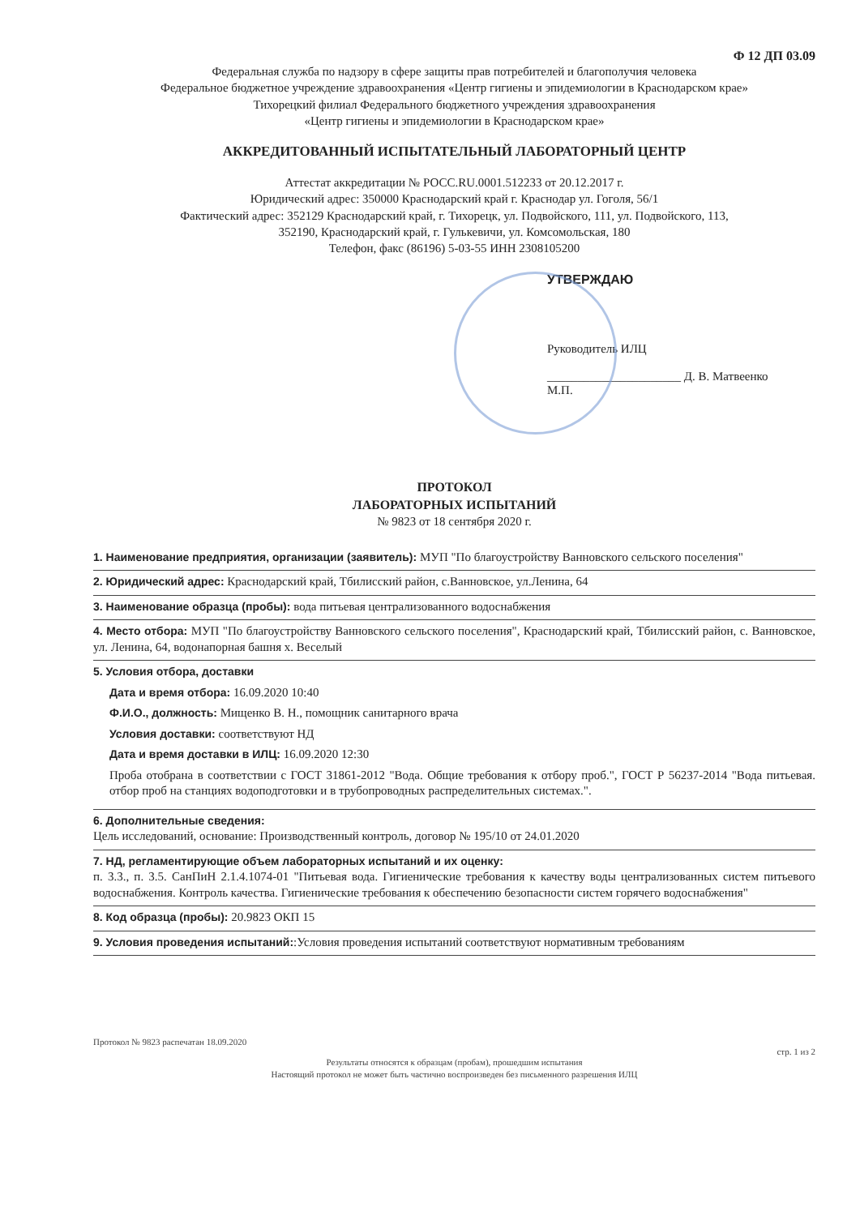Ф 12 ДП 03.09
Федеральная служба по надзору в сфере защиты прав потребителей и благополучия человека
Федеральное бюджетное учреждение здравоохранения «Центр гигиены и эпидемиологии в Краснодарском крае»
Тихорецкий филиал Федерального бюджетного учреждения здравоохранения
«Центр гигиены и эпидемиологии в Краснодарском крае»
АККРЕДИТОВАННЫЙ ИСПЫТАТЕЛЬНЫЙ ЛАБОРАТОРНЫЙ ЦЕНТР
Аттестат аккредитации № РОСС.RU.0001.512233 от 20.12.2017 г.
Юридический адрес: 350000 Краснодарский край г. Краснодар ул. Гоголя, 56/1
Фактический адрес: 352129 Краснодарский край, г. Тихорецк, ул. Подвойского, 111, ул. Подвойского, 113,
352190, Краснодарский край, г. Гулькевичи, ул. Комсомольская, 180
Телефон, факс (86196) 5-03-55 ИНН 2308105200
УТВЕРЖДАЮ
Руководитель ИЛЦ
______________________ Д. В. Матвеенко
М.П.
ПРОТОКОЛ
ЛАБОРАТОРНЫХ ИСПЫТАНИЙ
№ 9823 от 18 сентября 2020 г.
1. Наименование предприятия, организации (заявитель): МУП "По благоустройству Ванновского сельского поселения"
2. Юридический адрес: Краснодарский край, Тбилисский район, с.Ванновское, ул.Ленина, 64
3. Наименование образца (пробы): вода питьевая централизованного водоснабжения
4. Место отбора: МУП "По благоустройству Ванновского сельского поселения", Краснодарский край, Тбилисский район, с. Ванновское, ул. Ленина, 64, водонапорная башня х. Веселый
5. Условия отбора, доставки
Дата и время отбора: 16.09.2020 10:40
Ф.И.О., должность: Мищенко В. Н., помощник санитарного врача
Условия доставки: соответствуют НД
Дата и время доставки в ИЛЦ: 16.09.2020 12:30
Проба отобрана в соответствии с ГОСТ 31861-2012 "Вода. Общие требования к отбору проб.", ГОСТ Р 56237-2014 "Вода питьевая. отбор проб на станциях водоподготовки и в трубопроводных распределительных системах.".
6. Дополнительные сведения:
Цель исследований, основание: Производственный контроль, договор № 195/10 от 24.01.2020
7. НД, регламентирующие объем лабораторных испытаний и их оценку:
п. 3.3., п. 3.5. СанПиН 2.1.4.1074-01 "Питьевая вода. Гигиенические требования к качеству воды централизованных систем питьевого водоснабжения. Контроль качества. Гигиенические требования к обеспечению безопасности систем горячего водоснабжения"
8. Код образца (пробы): 20.9823 ОКП 15
9. Условия проведения испытаний::Условия проведения испытаний соответствуют нормативным требованиям
Протокол № 9823 распечатан 18.09.2020
стр. 1 из 2
Результаты относятся к образцам (пробам), прошедшим испытания
Настоящий протокол не может быть частично воспроизведен без письменного разрешения ИЛЦ